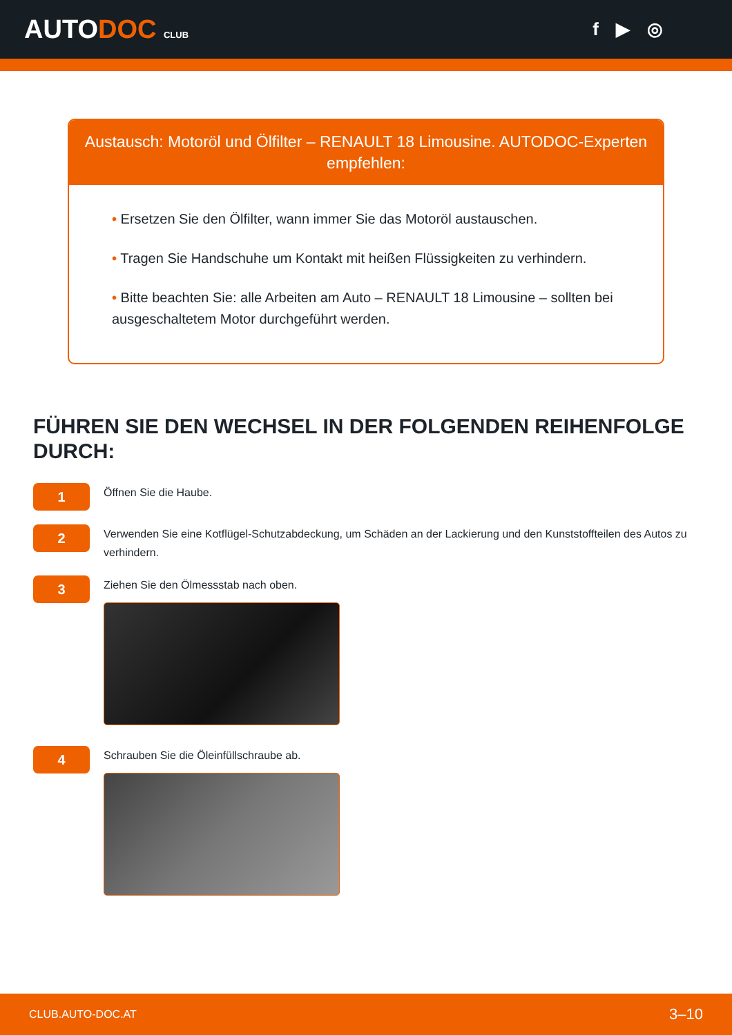AUTODOC CLUB
f ▶ ◎
Austausch: Motoröl und Ölfilter – RENAULT 18 Limousine. AUTODOC-Experten empfehlen:
• Ersetzen Sie den Ölfilter, wann immer Sie das Motoröl austauschen.
• Tragen Sie Handschuhe um Kontakt mit heißen Flüssigkeiten zu verhindern.
• Bitte beachten Sie: alle Arbeiten am Auto – RENAULT 18 Limousine – sollten bei ausgeschaltetem Motor durchgeführt werden.
FÜHREN SIE DEN WECHSEL IN DER FOLGENDEN REIHENFOLGE DURCH:
1
Öffnen Sie die Haube.
2
Verwenden Sie eine Kotflügel-Schutzabdeckung, um Schäden an der Lackierung und den Kunststoffteilen des Autos zu verhindern.
3
Ziehen Sie den Ölmessstab nach oben.
4
Schrauben Sie die Öleinfüllschraube ab.
CLUB.AUTO-DOC.AT 3–10